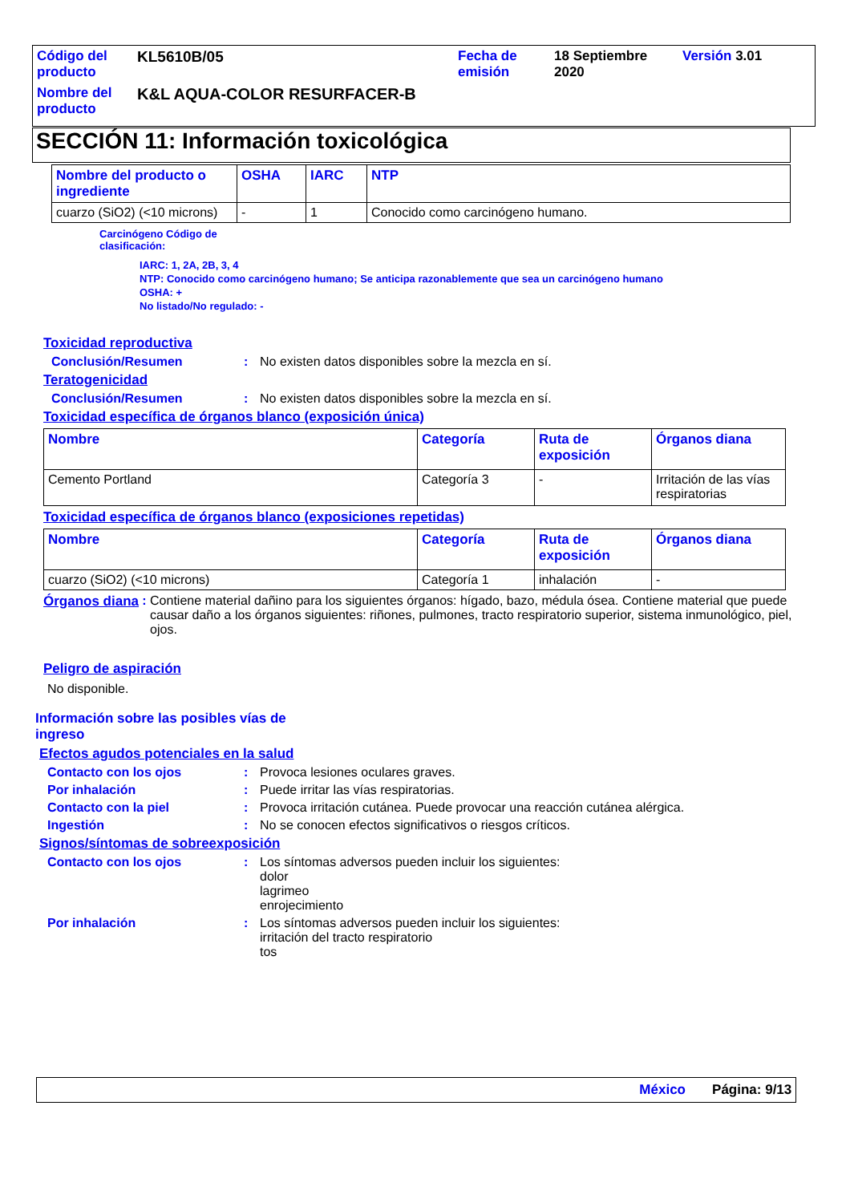| Código del producto | KL5610B/05 | Fecha de emisión | 18 Septiembre 2020 | Versión 3.01 |
| Nombre del producto | K&L AQUA-COLOR RESURFACER-B | | | |
SECCIÓN 11: Información toxicológica
| Nombre del producto o ingrediente | OSHA | IARC | NTP |
| --- | --- | --- | --- |
| cuarzo (SiO2) (<10 microns) | - | 1 | Conocido como carcinógeno humano. |
Carcinógeno Código de
clasificación:
IARC: 1, 2A, 2B, 3, 4
NTP: Conocido como carcinógeno humano; Se anticipa razonablemente que sea un carcinógeno humano
OSHA: +
No listado/No regulado: -
Toxicidad reproductiva
Conclusión/Resumen: No existen datos disponibles sobre la mezcla en sí.
Teratogenicidad
Conclusión/Resumen: No existen datos disponibles sobre la mezcla en sí.
Toxicidad específica de órganos blanco (exposición única)
| Nombre | Categoría | Ruta de exposición | Órganos diana |
| --- | --- | --- | --- |
| Cemento Portland | Categoría 3 | - | Irritación de las vías respiratorias |
Toxicidad específica de órganos blanco (exposiciones repetidas)
| Nombre | Categoría | Ruta de exposición | Órganos diana |
| --- | --- | --- | --- |
| cuarzo (SiO2) (<10 microns) | Categoría 1 | inhalación | - |
Órganos diana: Contiene material dañino para los siguientes órganos: hígado, bazo, médula ósea. Contiene material que puede causar daño a los órganos siguientes: riñones, pulmones, tracto respiratorio superior, sistema inmunológico, piel, ojos.
Peligro de aspiración
No disponible.
Información sobre las posibles vías de ingreso
Efectos agudos potenciales en la salud
Contacto con los ojos: Provoca lesiones oculares graves.
Por inhalación: Puede irritar las vías respiratorias.
Contacto con la piel: Provoca irritación cutánea. Puede provocar una reacción cutánea alérgica.
Ingestión: No se conocen efectos significativos o riesgos críticos.
Signos/síntomas de sobreexposición
Contacto con los ojos: Los síntomas adversos pueden incluir los siguientes:
dolor
lagrimeo
enrojecimiento
Por inhalación: Los síntomas adversos pueden incluir los siguientes:
irritación del tracto respiratorio
tos
México Página: 9/13